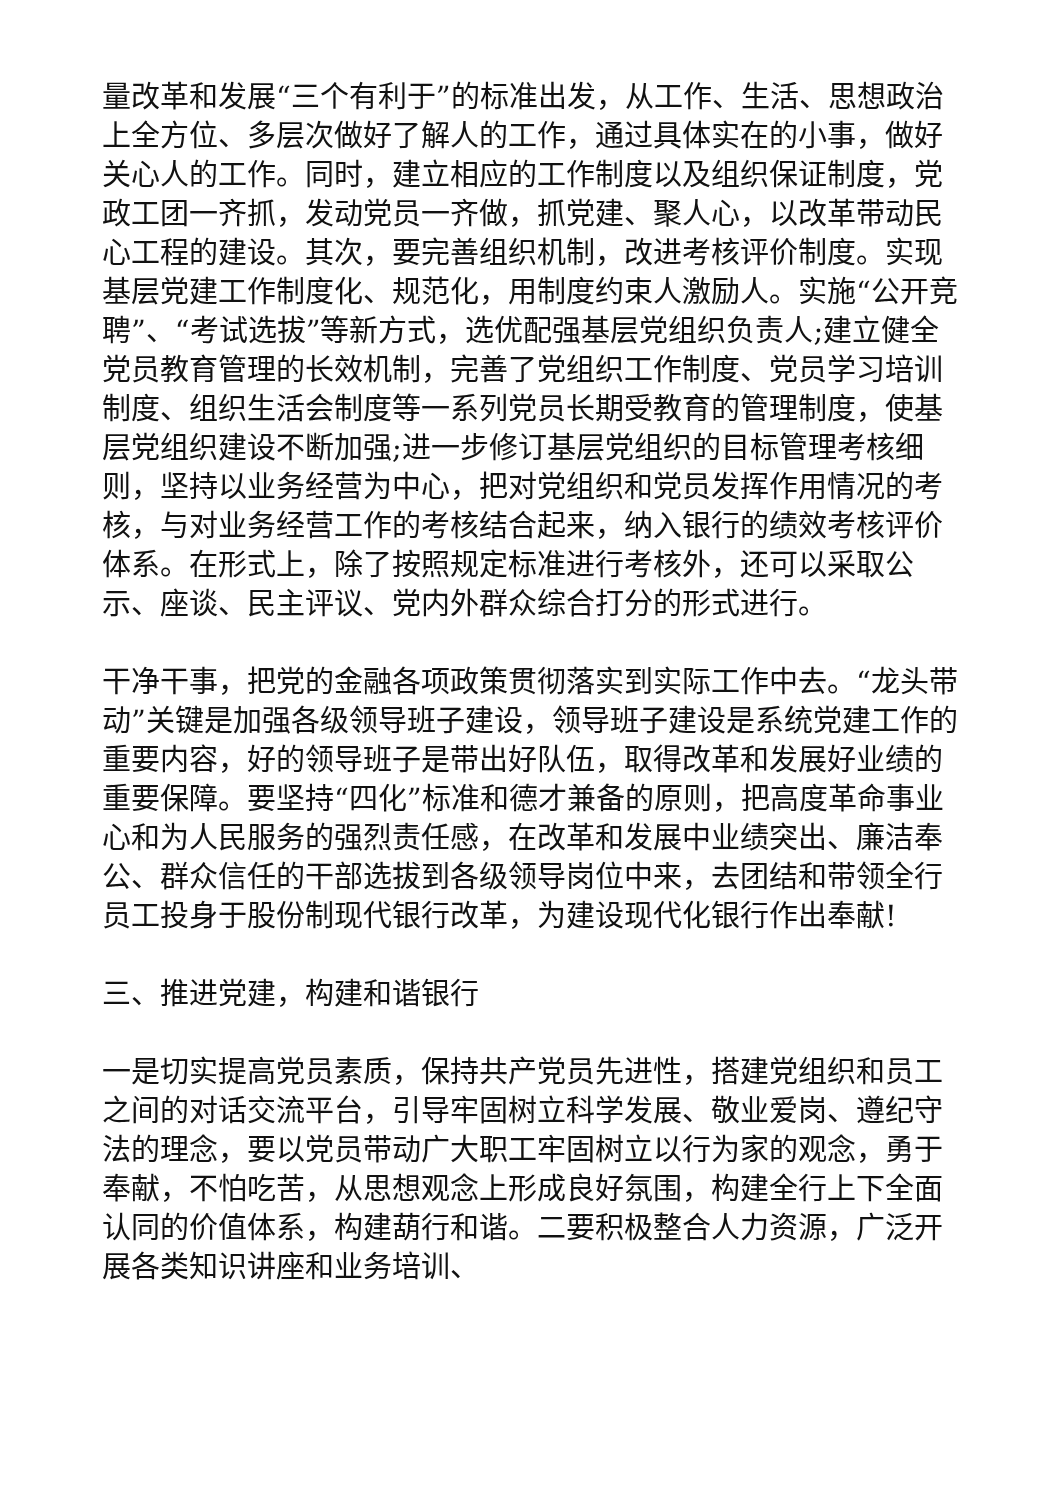量改革和发展“三个有利于”的标准出发，从工作、生活、思想政治上全方位、多层次做好了解人的工作，通过具体实在的小事，做好关心人的工作。同时，建立相应的工作制度以及组织保证制度，党政工团一齐抓，发动党员一齐做，抓党建、聚人心，以改革带动民心工程的建设。其次，要完善组织机制，改进考核评价制度。实现基层党建工作制度化、规范化，用制度约束人激励人。实施“公开竞聘”、“考试选拔”等新方式，选优配强基层党组织负责人;建立健全党员教育管理的长效机制，完善了党组织工作制度、党员学习培训制度、组织生活会制度等一系列党员长期受教育的管理制度，使基层党组织建设不断加强;进一步修订基层党组织的目标管理考核细则，坚持以业务经营为中心，把对党组织和党员发挥作用情况的考核，与对业务经营工作的考核结合起来，纳入银行的绩效考核评价体系。在形式上，除了按照规定标准进行考核外，还可以采取公示、座谈、民主评议、党内外群众综合打分的形式进行。
干净干事，把党的金融各项政策贯彻落实到实际工作中去。“龙头带动”关键是加强各级领导班子建设，领导班子建设是系统党建工作的重要内容，好的领导班子是带出好队伍，取得改革和发展好业绩的重要保障。要坚持“四化”标准和德才兼备的原则，把高度革命事业心和为人民服务的强烈责任感，在改革和发展中业绩突出、廉洁奉公、群众信任的干部选拔到各级领导岗位中来，去团结和带领全行员工投身于股份制现代银行改革，为建设现代化银行作出奉献!
三、推进党建，构建和谐银行
一是切实提高党员素质，保持共产党员先进性，搭建党组织和员工之间的对话交流平台，引导牢固树立科学发展、敬业爱岗、遵纪守法的理念，要以党员带动广大职工牢固树立以行为家的观念，勇于奉献，不怕吃苦，从思想观念上形成良好氛围，构建全行上下全面认同的价值体系，构建葫行和谐。二要积极整合人力资源，广泛开展各类知识讲座和业务培训、